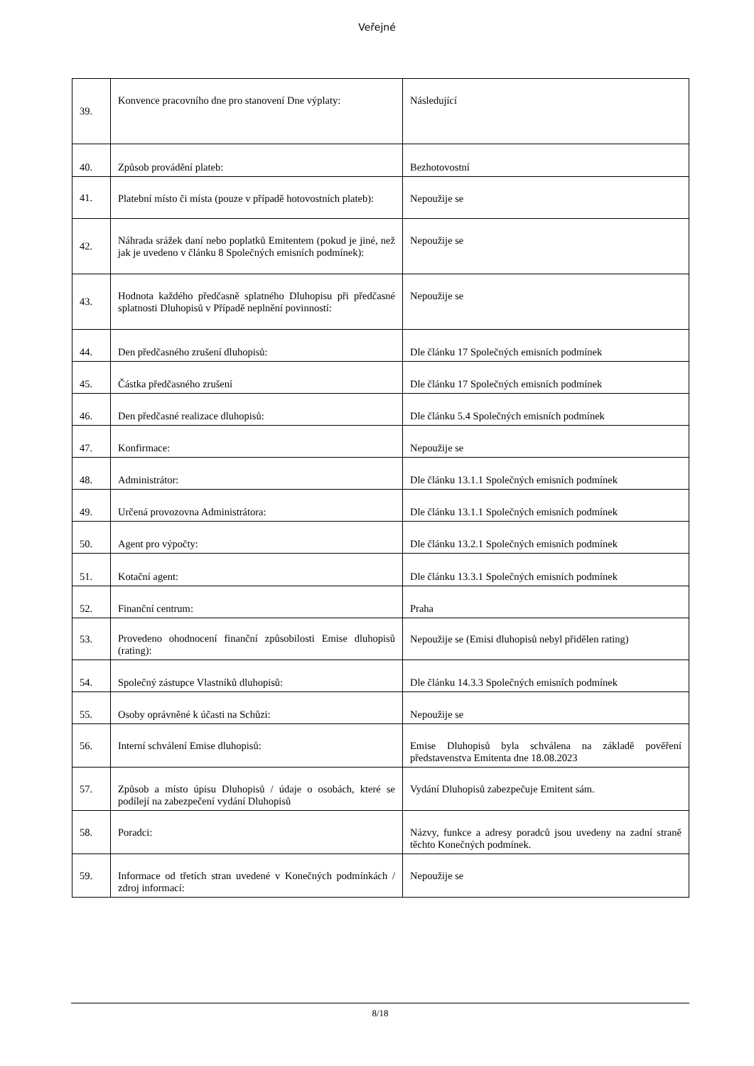Veřejné
| 39. | Konvence pracovního dne pro stanovení Dne výplaty: | Následující |
| 40. | Způsob provádění plateb: | Bezhotovostní |
| 41. | Platební místo či místa (pouze v případě hotovostních plateb): | Nepoužije se |
| 42. | Náhrada srážek daní nebo poplatků Emitentem (pokud je jiné, než jak je uvedeno v článku 8 Společných emisních podmínek): | Nepoužije se |
| 43. | Hodnota každého předčasně splatného Dluhopisu při předčasné splatnosti Dluhopisů v Případě neplnění povinností: | Nepoužije se |
| 44. | Den předčasného zrušení dluhopisů: | Dle článku 17 Společných emisních podmínek |
| 45. | Částka předčasného zrušení | Dle článku 17 Společných emisních podmínek |
| 46. | Den předčasné realizace dluhopisů: | Dle článku 5.4 Společných emisních podmínek |
| 47. | Konfirmace: | Nepoužije se |
| 48. | Administrátor: | Dle článku 13.1.1 Společných emisních podmínek |
| 49. | Určená provozovna Administrátora: | Dle článku 13.1.1 Společných emisních podmínek |
| 50. | Agent pro výpočty: | Dle článku 13.2.1 Společných emisních podmínek |
| 51. | Kotační agent: | Dle článku 13.3.1 Společných emisních podmínek |
| 52. | Finanční centrum: | Praha |
| 53. | Provedeno ohodnocení finanční způsobilosti Emise dluhopisů (rating): | Nepoužije se (Emisi dluhopisů nebyl přidělen rating) |
| 54. | Společný zástupce Vlastníků dluhopisů: | Dle článku 14.3.3 Společných emisních podmínek |
| 55. | Osoby oprávněné k účasti na Schůzi: | Nepoužije se |
| 56. | Interní schválení Emise dluhopisů: | Emise Dluhopisů byla schválena na základě pověření představenstva Emitenta dne 18.08.2023 |
| 57. | Způsob a místo úpisu Dluhopisů / údaje o osobách, které se podílejí na zabezpečení vydání Dluhopisů | Vydání Dluhopisů zabezpečuje Emitent sám. |
| 58. | Poradci: | Názvy, funkce a adresy poradců jsou uvedeny na zadní straně těchto Konečných podmínek. |
| 59. | Informace od třetích stran uvedené v Konečných podmínkách / zdroj informací: | Nepoužije se |
8/18